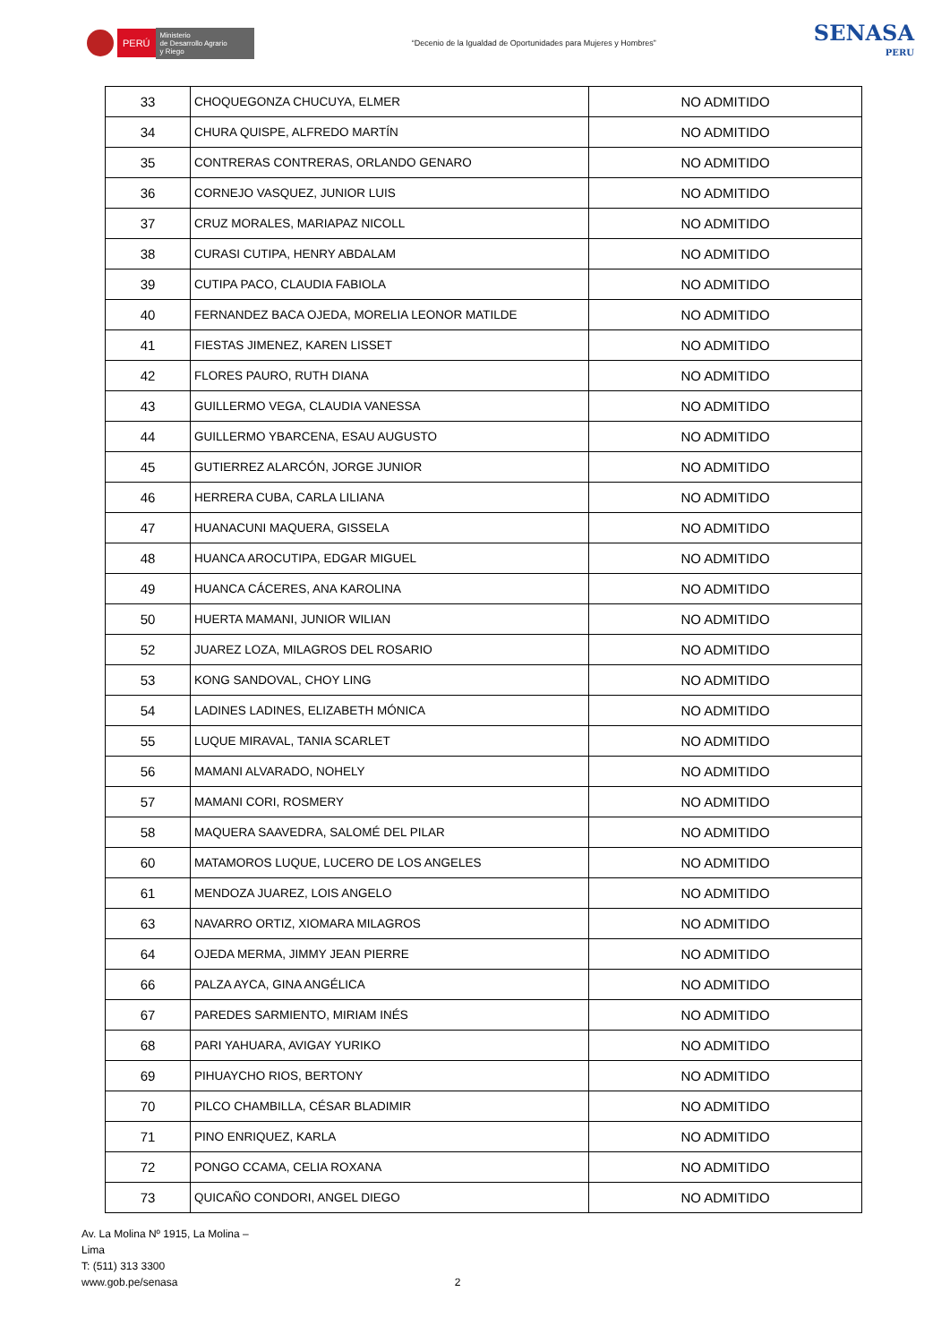PERÚ
Ministerio
de Desarrollo Agrario
y Riego
“Decenio de la Igualdad de Oportunidades para Mujeres y Hombres”
SENASA
PERU
| 33 | CHOQUEGONZA CHUCUYA, ELMER | NO ADMITIDO |
| 34 | CHURA QUISPE, ALFREDO MARTÍN | NO ADMITIDO |
| 35 | CONTRERAS CONTRERAS, ORLANDO GENARO | NO ADMITIDO |
| 36 | CORNEJO VASQUEZ, JUNIOR LUIS | NO ADMITIDO |
| 37 | CRUZ MORALES, MARIAPAZ NICOLL | NO ADMITIDO |
| 38 | CURASI CUTIPA, HENRY ABDALAM | NO ADMITIDO |
| 39 | CUTIPA PACO, CLAUDIA FABIOLA | NO ADMITIDO |
| 40 | FERNANDEZ BACA OJEDA, MORELIA LEONOR MATILDE | NO ADMITIDO |
| 41 | FIESTAS JIMENEZ, KAREN LISSET | NO ADMITIDO |
| 42 | FLORES PAURO, RUTH DIANA | NO ADMITIDO |
| 43 | GUILLERMO VEGA, CLAUDIA VANESSA | NO ADMITIDO |
| 44 | GUILLERMO YBARCENA, ESAU AUGUSTO | NO ADMITIDO |
| 45 | GUTIERREZ ALARCÓN, JORGE JUNIOR | NO ADMITIDO |
| 46 | HERRERA CUBA, CARLA LILIANA | NO ADMITIDO |
| 47 | HUANACUNI MAQUERA, GISSELA | NO ADMITIDO |
| 48 | HUANCA AROCUTIPA, EDGAR MIGUEL | NO ADMITIDO |
| 49 | HUANCA CÁCERES, ANA KAROLINA | NO ADMITIDO |
| 50 | HUERTA MAMANI, JUNIOR WILIAN | NO ADMITIDO |
| 52 | JUAREZ LOZA, MILAGROS DEL ROSARIO | NO ADMITIDO |
| 53 | KONG SANDOVAL, CHOY LING | NO ADMITIDO |
| 54 | LADINES LADINES, ELIZABETH MÓNICA | NO ADMITIDO |
| 55 | LUQUE MIRAVAL, TANIA SCARLET | NO ADMITIDO |
| 56 | MAMANI ALVARADO, NOHELY | NO ADMITIDO |
| 57 | MAMANI CORI, ROSMERY | NO ADMITIDO |
| 58 | MAQUERA SAAVEDRA, SALOMÉ DEL PILAR | NO ADMITIDO |
| 60 | MATAMOROS LUQUE, LUCERO DE LOS ANGELES | NO ADMITIDO |
| 61 | MENDOZA JUAREZ, LOIS ANGELO | NO ADMITIDO |
| 63 | NAVARRO ORTIZ, XIOMARA MILAGROS | NO ADMITIDO |
| 64 | OJEDA MERMA, JIMMY JEAN PIERRE | NO ADMITIDO |
| 66 | PALZA AYCA, GINA ANGÉLICA | NO ADMITIDO |
| 67 | PAREDES SARMIENTO, MIRIAM INÉS | NO ADMITIDO |
| 68 | PARI YAHUARA, AVIGAY YURIKO | NO ADMITIDO |
| 69 | PIHUAYCHO RIOS, BERTONY | NO ADMITIDO |
| 70 | PILCO CHAMBILLA, CÉSAR BLADIMIR | NO ADMITIDO |
| 71 | PINO ENRIQUEZ, KARLA | NO ADMITIDO |
| 72 | PONGO CCAMA, CELIA ROXANA | NO ADMITIDO |
| 73 | QUICAÑO CONDORI, ANGEL DIEGO | NO ADMITIDO |
Av. La Molina Nº 1915, La Molina –
Lima
T: (511) 313 3300
www.gob.pe/senasa
2